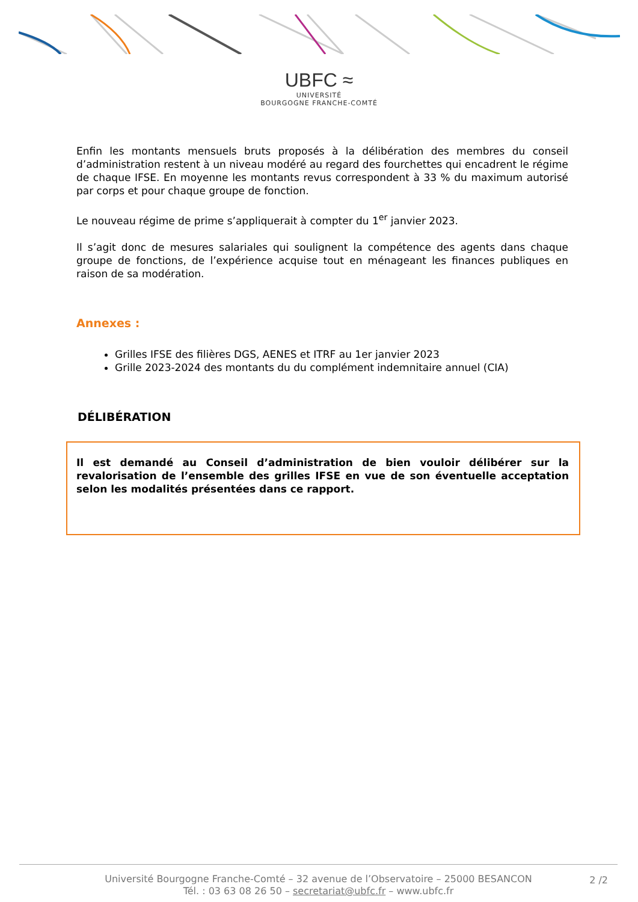UBFC ≈
UNIVERSITÉ
BOURGOGNE FRANCHE-COMTÉ
Enfin les montants mensuels bruts proposés à la délibération des membres du conseil d’administration restent à un niveau modéré au regard des fourchettes qui encadrent le régime de chaque IFSE. En moyenne les montants revus correspondent à 33 % du maximum autorisé par corps et pour chaque groupe de fonction.
Le nouveau régime de prime s’appliquerait à compter du 1<sup>er</sup> janvier 2023.
Il s’agit donc de mesures salariales qui soulignent la compétence des agents dans chaque groupe de fonctions, de l’expérience acquise tout en ménageant les finances publiques en raison de sa modération.
Annexes :
Grilles IFSE des filières DGS, AENES et ITRF au 1er janvier 2023
Grille 2023-2024 des montants du du complément indemnitaire annuel (CIA)
DÉLIBÉRATION
Il est demandé au Conseil d’administration de bien vouloir délibérer sur la revalorisation de l’ensemble des grilles IFSE en vue de son éventuelle acceptation selon les modalités présentées dans ce rapport.
Université Bourgogne Franche-Comté – 32 avenue de l’Observatoire – 25000 BESANCON
Tél. : 03 63 08 26 50 – secretariat@ubfc.fr – www.ubfc.fr
2 /2